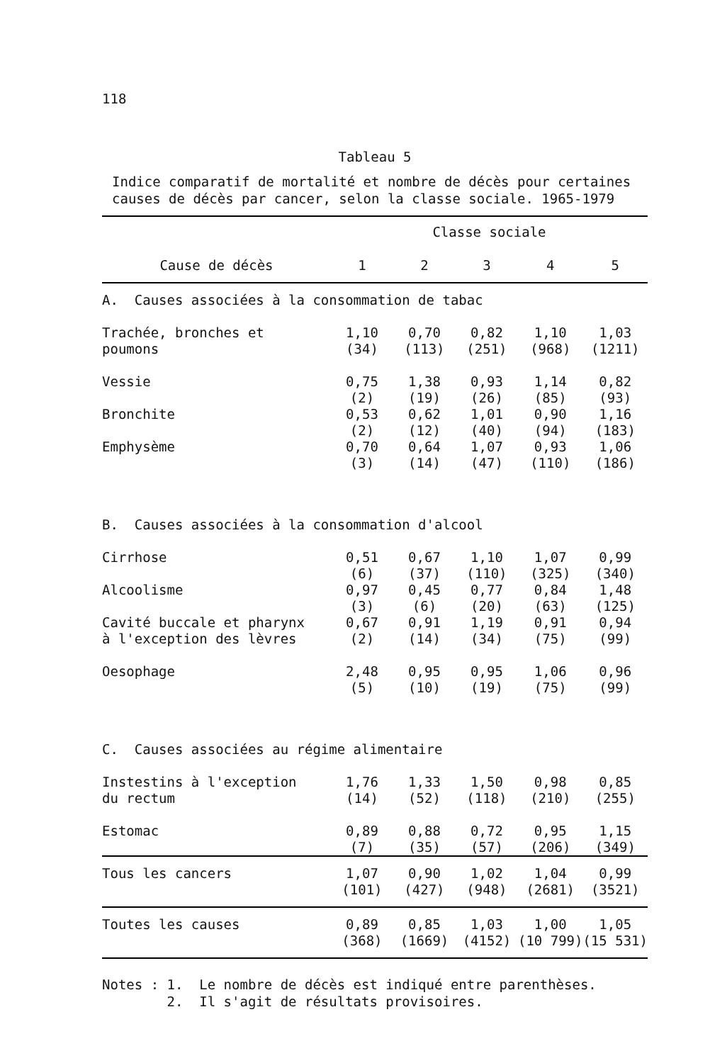118
Tableau 5
Indice comparatif de mortalité et nombre de décès pour certaines
causes de décès par cancer, selon la classe sociale. 1965-1979
| | Classe sociale | | | | |
| --- | --- | --- | --- | --- | --- |
| Cause de décès | 1 | 2 | 3 | 4 | 5 |
| A. Causes associées à la consommation de tabac | | | | | |
| Trachée, bronches et poumons | 1,10 (34) | 0,70 (113) | 0,82 (251) | 1,10 (968) | 1,03 (1211) |
| Vessie | 0,75 (2) | 1,38 (19) | 0,93 (26) | 1,14 (85) | 0,82 (93) |
| Bronchite | 0,53 (2) | 0,62 (12) | 1,01 (40) | 0,90 (94) | 1,16 (183) |
| Emphysème | 0,70 (3) | 0,64 (14) | 1,07 (47) | 0,93 (110) | 1,06 (186) |
| B. Causes associées à la consommation d'alcool | | | | | |
| Cirrhose | 0,51 (6) | 0,67 (37) | 1,10 (110) | 1,07 (325) | 0,99 (340) |
| Alcoolisme | 0,97 (3) | 0,45 (6) | 0,77 (20) | 0,84 (63) | 1,48 (125) |
| Cavité buccale et pharynx à l'exception des lèvres | 0,67 (2) | 0,91 (14) | 1,19 (34) | 0,91 (75) | 0,94 (99) |
| Oesophage | 2,48 (5) | 0,95 (10) | 0,95 (19) | 1,06 (75) | 0,96 (99) |
| C. Causes associées au régime alimentaire | | | | | |
| Instestins à l'exception du rectum | 1,76 (14) | 1,33 (52) | 1,50 (118) | 0,98 (210) | 0,85 (255) |
| Estomac | 0,89 (7) | 0,88 (35) | 0,72 (57) | 0,95 (206) | 1,15 (349) |
| Tous les cancers | 1,07 (101) | 0,90 (427) | 1,02 (948) | 1,04 (2681) | 0,99 (3521) |
| Toutes les causes | 0,89 (368) | 0,85 (1669) | 1,03 (4152) | 1,00 (10 799) | 1,05 (15 531) |
Notes : 1. Le nombre de décès est indiqué entre parenthèses.
2. Il s'agit de résultats provisoires.